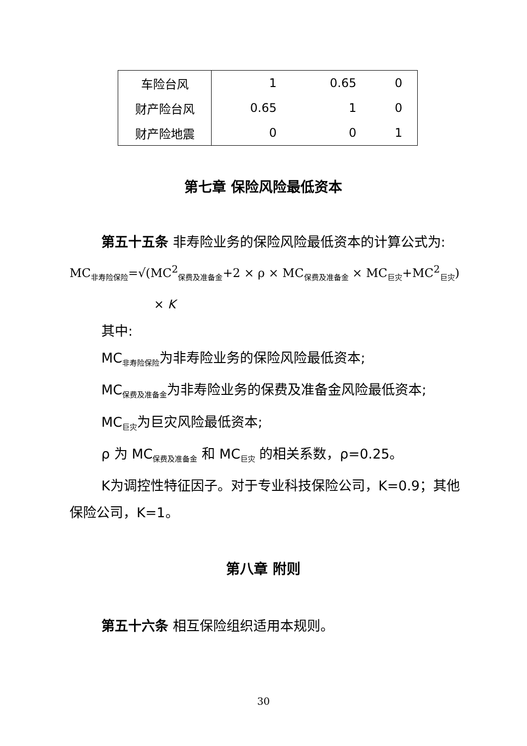| 车险台风 | 1 | 0.65 | 0 |
| 财产险台风 | 0.65 | 1 | 0 |
| 财产险地震 | 0 | 0 | 1 |
第七章 保险风险最低资本
第五十五条 非寿险业务的保险风险最低资本的计算公式为:
MC<sub>非寿险保险</sub>=√(MC<sup>2</sup><sub>保费及准备金</sub>+2 × ρ × MC<sub>保费及准备金</sub> × MC<sub>巨灾</sub>+MC<sup>2</sup><sub>巨灾</sub>)
× K
其中:
MC<sub>非寿险保险</sub>为非寿险业务的保险风险最低资本;
MC<sub>保费及准备金</sub>为非寿险业务的保费及准备金风险最低资本;
MC<sub>巨灾</sub>为巨灾风险最低资本;
ρ 为 MC<sub>保费及准备金</sub> 和 MC<sub>巨灾</sub> 的相关系数，ρ=0.25。
K为调控性特征因子。对于专业科技保险公司，K=0.9；其他保险公司，K=1。
第八章 附则
第五十六条 相互保险组织适用本规则。
30